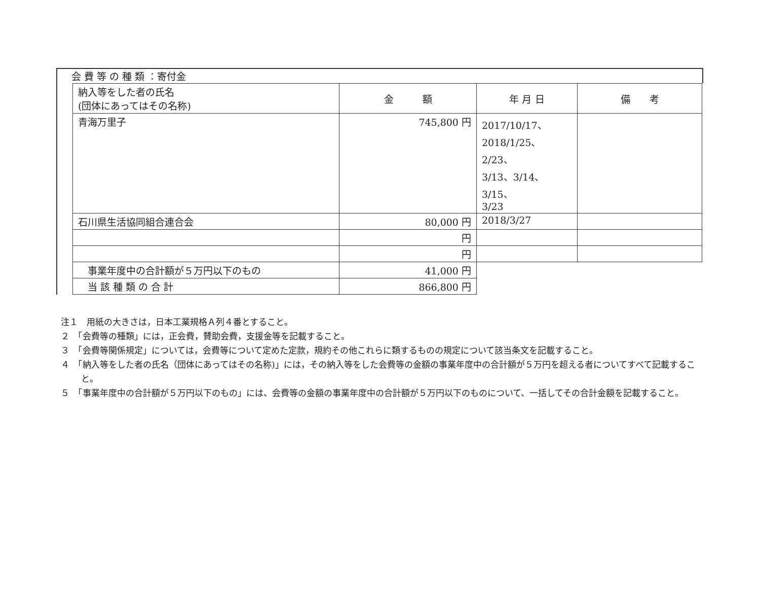会 費 等 の 種 類 ：寄付金
| 納入等をした者の氏名 (団体にあってはその名称) | 金 額 | 年 月 日 | 備 考 |
| --- | --- | --- | --- |
| 青海万里子 | 745,800 円 | 2017/10/17、 2018/1/25、2/23、 3/13、3/14、3/15、 3/23 | |
| 石川県生活協同組合連合会 | 80,000 円 | 2018/3/27 | |
| | 円 | | |
| | 円 | | |
| 事業年度中の合計額が５万円以下のもの | 41,000 円 | | |
| 当 該 種 類 の 合 計 | 866,800 円 | | |
注１　用紙の大きさは，日本工業規格Ａ列４番とすること。
２　「会費等の種類」には，正会費，賛助会費，支援金等を記載すること。
３　「会費等関係規定」については，会費等について定めた定款，規約その他これらに類するものの規定について該当条文を記載すること。
４　「納入等をした者の氏名（団体にあってはその名称)」には，その納入等をした会費等の金額の事業年度中の合計額が５万円を超える者についてすべて記載すること。
５　「事業年度中の合計額が５万円以下のもの」には、会費等の金額の事業年度中の合計額が５万円以下のものについて、一括してその合計金額を記載すること。